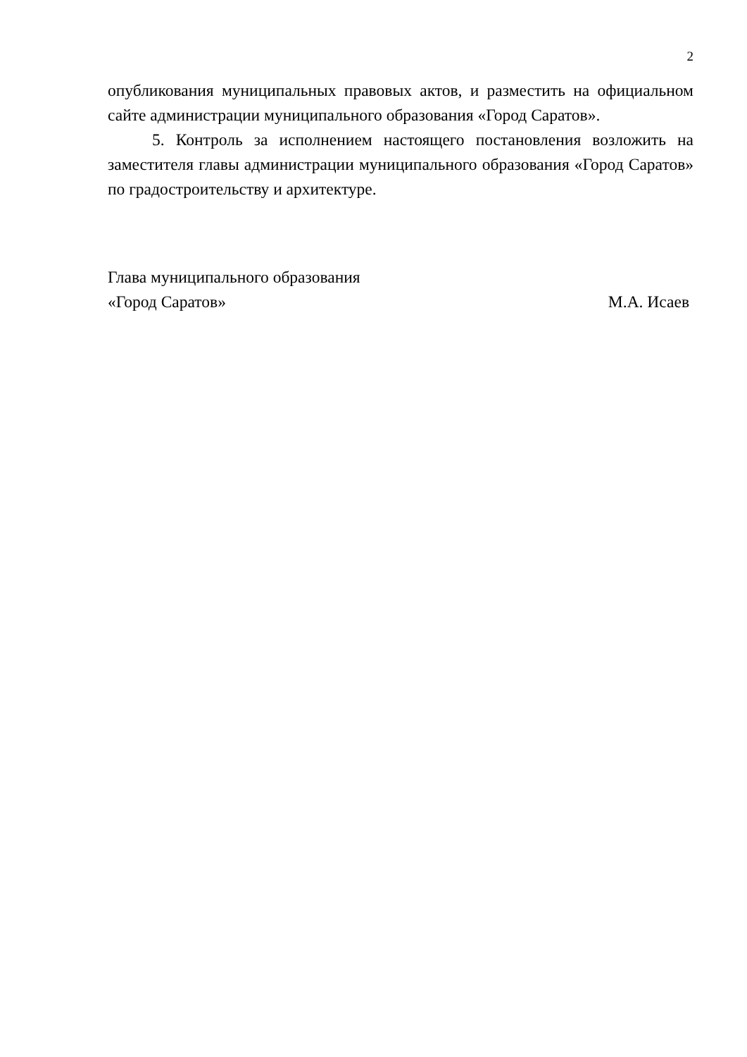2
опубликования муниципальных правовых актов, и разместить на официальном сайте администрации муниципального образования «Город Саратов».
5. Контроль за исполнением настоящего постановления возложить на заместителя главы администрации муниципального образования «Город Саратов» по градостроительству и архитектуре.
Глава муниципального образования
«Город Саратов» М.А. Исаев